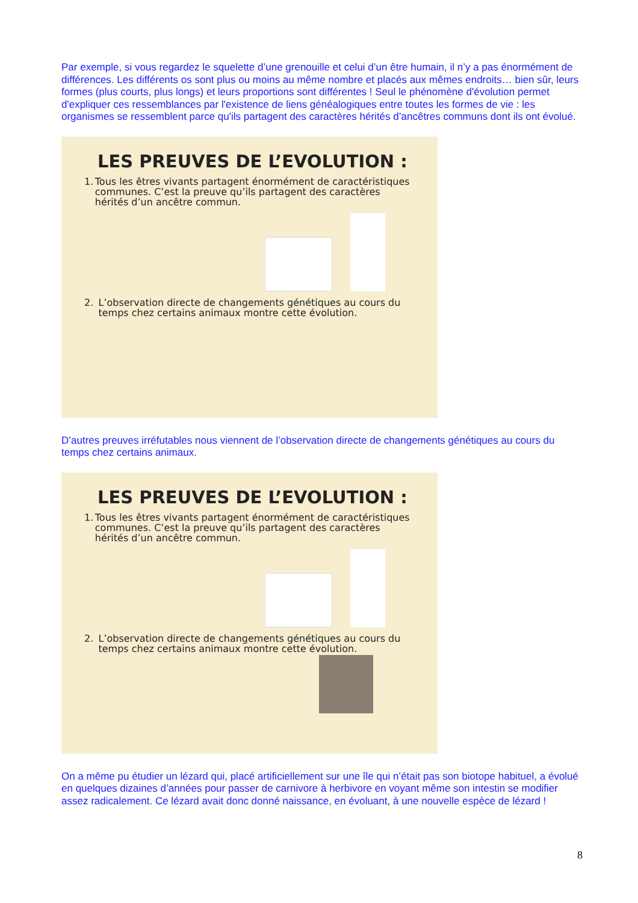Par exemple, si vous regardez le squelette d’une grenouille et celui d’un être humain, il n’y a pas énormément de différences. Les différents os sont plus ou moins au même nombre et placés aux mêmes endroits… bien sûr, leurs formes (plus courts, plus longs) et leurs proportions sont différentes ! Seul le phénomène d'évolution permet d'expliquer ces ressemblances par l'existence de liens généalogiques entre toutes les formes de vie : les organismes se ressemblent parce qu'ils partagent des caractères hérités d’ancêtres communs dont ils ont évolué.
LES PREUVES DE L’EVOLUTION :
1. Tous les êtres vivants partagent énormément de caractéristiques communes. C’est la preuve qu’ils partagent des caractères hérités d’un ancêtre commun.
2. L’observation directe de changements génétiques au cours du temps chez certains animaux montre cette évolution.
D’autres preuves irréfutables nous viennent de l’observation directe de changements génétiques au cours du temps chez certains animaux.
LES PREUVES DE L’EVOLUTION :
1. Tous les êtres vivants partagent énormément de caractéristiques communes. C’est la preuve qu’ils partagent des caractères hérités d’un ancêtre commun.
2. L’observation directe de changements génétiques au cours du temps chez certains animaux montre cette évolution.
On a même pu étudier un lézard qui, placé artificiellement sur une île qui n’était pas son biotope habituel, a évolué en quelques dizaines d’années pour passer de carnivore à herbivore en voyant même son intestin se modifier assez radicalement. Ce lézard avait donc donné naissance, en évoluant, à une nouvelle espèce de lézard !
8